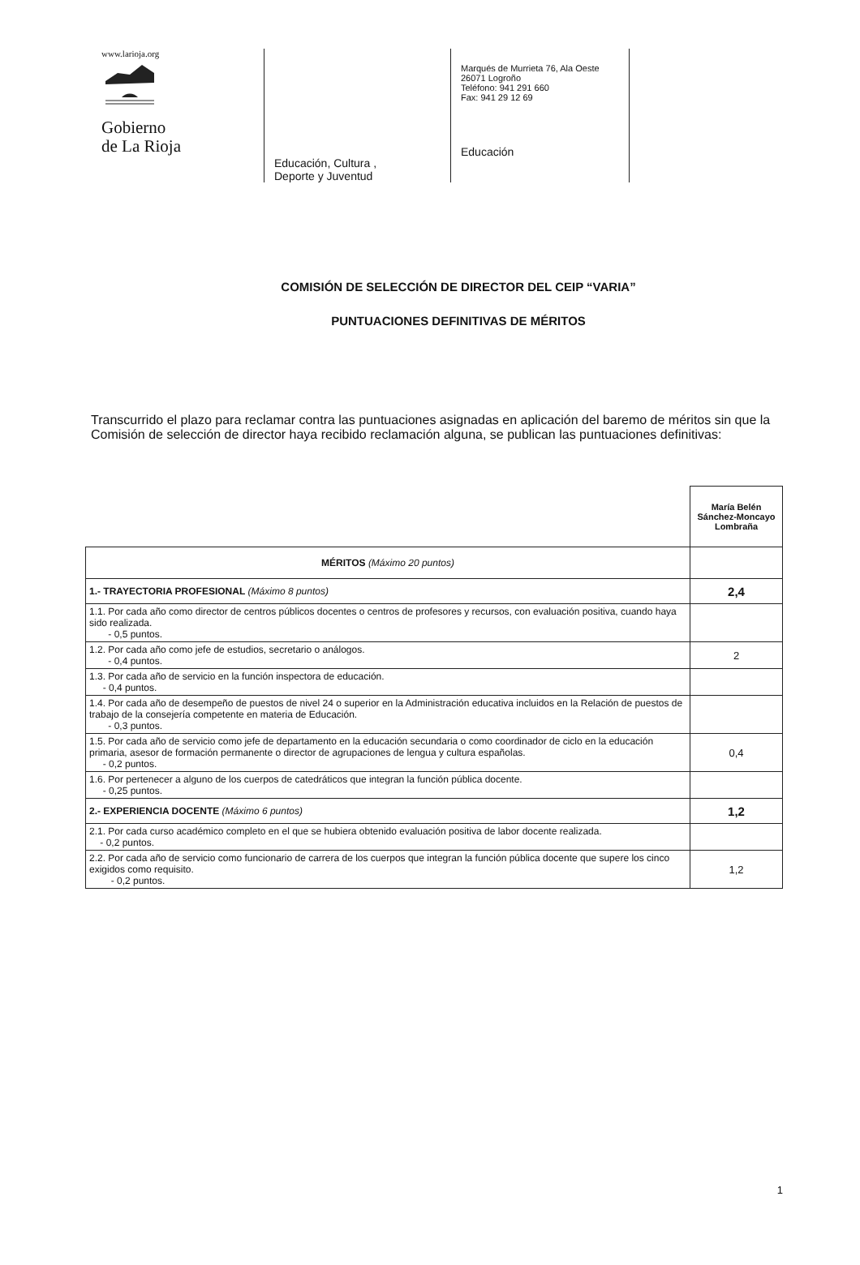www.larioja.org
Gobierno
de La Rioja
Educación, Cultura ,
Deporte y Juventud
Marqués de Murrieta 76, Ala Oeste
26071 Logroño
Teléfono: 941 291 660
Fax: 941 29 12 69
Educación
COMISIÓN DE SELECCIÓN DE DIRECTOR DEL CEIP “VARIA”
PUNTUACIONES DEFINITIVAS DE MÉRITOS
Transcurrido el plazo para reclamar contra las puntuaciones asignadas en aplicación del baremo de méritos sin que la Comisión de selección de director haya recibido reclamación alguna, se publican las puntuaciones definitivas:
| | María Belén Sánchez-Moncayo Lombraña |
| --- | --- |
| MÉRITOS (Máximo 20 puntos) | |
| 1.- TRAYECTORIA PROFESIONAL (Máximo 8 puntos) | 2,4 |
| 1.1. Por cada año como director de centros públicos docentes o centros de profesores y recursos, con evaluación positiva, cuando haya sido realizada. - 0,5 puntos. | |
| 1.2. Por cada año como jefe de estudios, secretario o análogos. - 0,4 puntos. | 2 |
| 1.3. Por cada año de servicio en la función inspectora de educación. - 0,4 puntos. | |
| 1.4. Por cada año de desempeño de puestos de nivel 24 o superior en la Administración educativa incluidos en la Relación de puestos de trabajo de la consejería competente en materia de Educación. - 0,3 puntos. | |
| 1.5. Por cada año de servicio como jefe de departamento en la educación secundaria o como coordinador de ciclo en la educación primaria, asesor de formación permanente o director de agrupaciones de lengua y cultura españolas. - 0,2 puntos. | 0,4 |
| 1.6. Por pertenecer a alguno de los cuerpos de catedráticos que integran la función pública docente. - 0,25 puntos. | |
| 2.- EXPERIENCIA DOCENTE (Máximo 6 puntos) | 1,2 |
| 2.1. Por cada curso académico completo en el que se hubiera obtenido evaluación positiva de labor docente realizada. - 0,2 puntos. | |
| 2.2. Por cada año de servicio como funcionario de carrera de los cuerpos que integran la función pública docente que supere los cinco exigidos como requisito. - 0,2 puntos. | 1,2 |
1